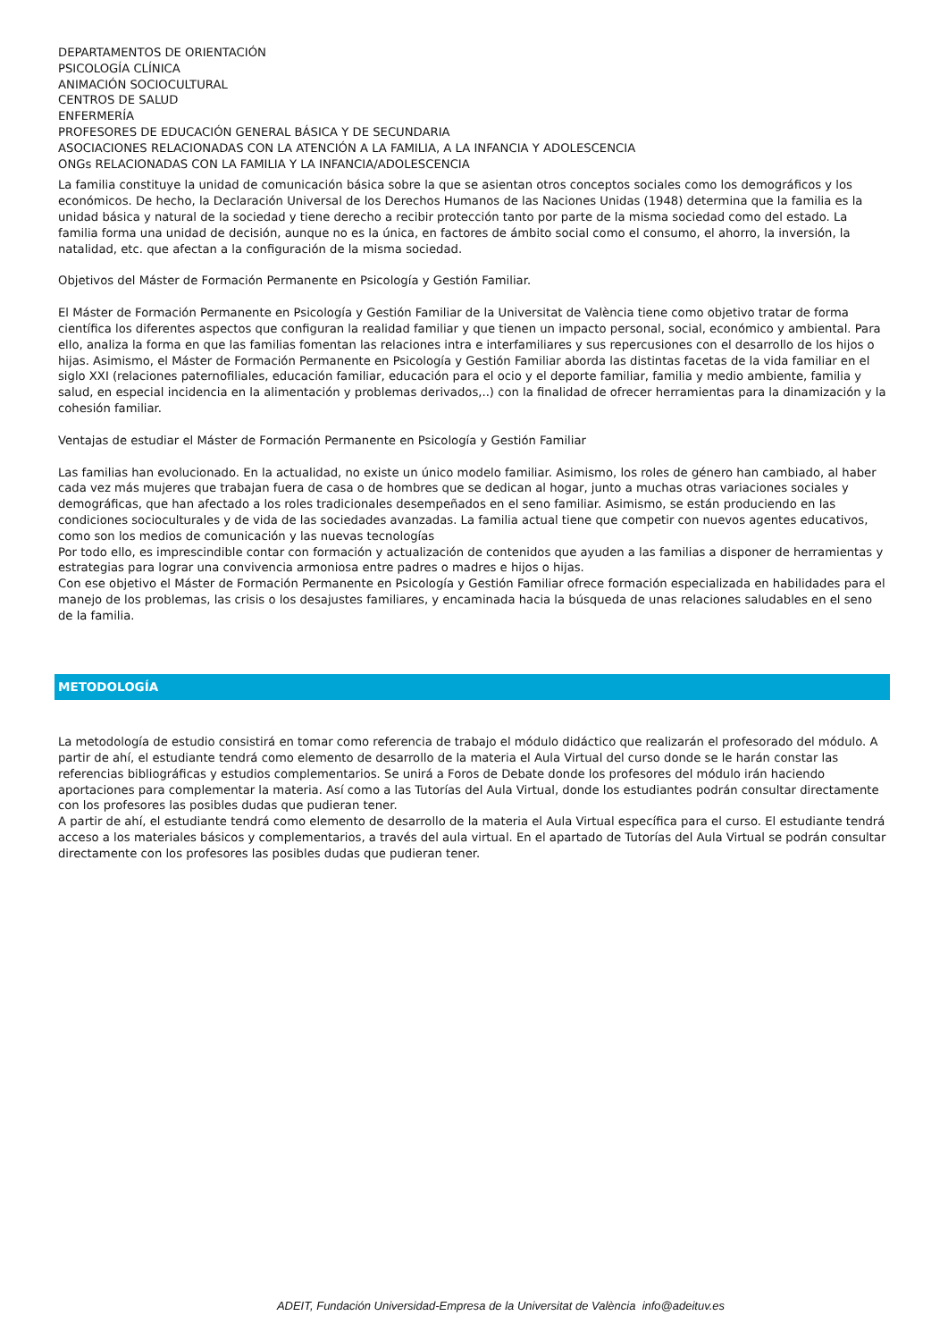DEPARTAMENTOS DE ORIENTACIÓN
PSICOLOGÍA CLÍNICA
ANIMACIÓN SOCIOCULTURAL
CENTROS DE SALUD
ENFERMERÍA
PROFESORES DE EDUCACIÓN GENERAL BÁSICA Y DE SECUNDARIA
ASOCIACIONES RELACIONADAS CON LA ATENCIÓN A LA FAMILIA, A LA INFANCIA Y ADOLESCENCIA
ONGs RELACIONADAS CON LA FAMILIA Y LA INFANCIA/ADOLESCENCIA
La familia constituye la unidad de comunicación básica sobre la que se asientan otros conceptos sociales como los demográficos y los económicos. De hecho, la Declaración Universal de los Derechos Humanos de las Naciones Unidas (1948) determina que la familia es la unidad básica y natural de la sociedad y tiene derecho a recibir protección tanto por parte de la misma sociedad como del estado. La familia forma una unidad de decisión, aunque no es la única, en factores de ámbito social como el consumo, el ahorro, la inversión, la natalidad, etc. que afectan a la configuración de la misma sociedad.
Objetivos del Máster de Formación Permanente en Psicología y Gestión Familiar.
El Máster de Formación Permanente en Psicología y Gestión Familiar de la Universitat de València tiene como objetivo tratar de forma científica los diferentes aspectos que configuran la realidad familiar y que tienen un impacto personal, social, económico y ambiental. Para ello, analiza la forma en que las familias fomentan las relaciones intra e interfamiliares y sus repercusiones con el desarrollo de los hijos o hijas. Asimismo, el Máster de Formación Permanente en Psicología y Gestión Familiar aborda las distintas facetas de la vida familiar en el siglo XXI (relaciones paternofiliales, educación familiar, educación para el ocio y el deporte familiar, familia y medio ambiente, familia y salud, en especial incidencia en la alimentación y problemas derivados,..) con la finalidad de ofrecer herramientas para la dinamización y la cohesión familiar.
Ventajas de estudiar el Máster de Formación Permanente en Psicología y Gestión Familiar
Las familias han evolucionado. En la actualidad, no existe un único modelo familiar. Asimismo, los roles de género han cambiado, al haber cada vez más mujeres que trabajan fuera de casa o de hombres que se dedican al hogar, junto a muchas otras variaciones sociales y demográficas, que han afectado a los roles tradicionales desempeñados en el seno familiar. Asimismo, se están produciendo en las condiciones socioculturales y de vida de las sociedades avanzadas. La familia actual tiene que competir con nuevos agentes educativos, como son los medios de comunicación y las nuevas tecnologías
Por todo ello, es imprescindible contar con formación y actualización de contenidos que ayuden a las familias a disponer de herramientas y estrategias para lograr una convivencia armoniosa entre padres o madres e hijos o hijas.
Con ese objetivo el Máster de Formación Permanente en Psicología y Gestión Familiar ofrece formación especializada en habilidades para el manejo de los problemas, las crisis o los desajustes familiares, y encaminada hacia la búsqueda de unas relaciones saludables en el seno de la familia.
METODOLOGÍA
La metodología de estudio consistirá en tomar como referencia de trabajo el módulo didáctico que realizarán el profesorado del módulo. A partir de ahí, el estudiante tendrá como elemento de desarrollo de la materia el Aula Virtual del curso donde se le harán constar las referencias bibliográficas y estudios complementarios. Se unirá a Foros de Debate donde los profesores del módulo irán haciendo aportaciones para complementar la materia. Así como a las Tutorías del Aula Virtual, donde los estudiantes podrán consultar directamente con los profesores las posibles dudas que pudieran tener.
A partir de ahí, el estudiante tendrá como elemento de desarrollo de la materia el Aula Virtual específica para el curso. El estudiante tendrá acceso a los materiales básicos y complementarios, a través del aula virtual. En el apartado de Tutorías del Aula Virtual se podrán consultar directamente con los profesores las posibles dudas que pudieran tener.
ADEIT, Fundación Universidad-Empresa de la Universitat de València info@adeituv.es